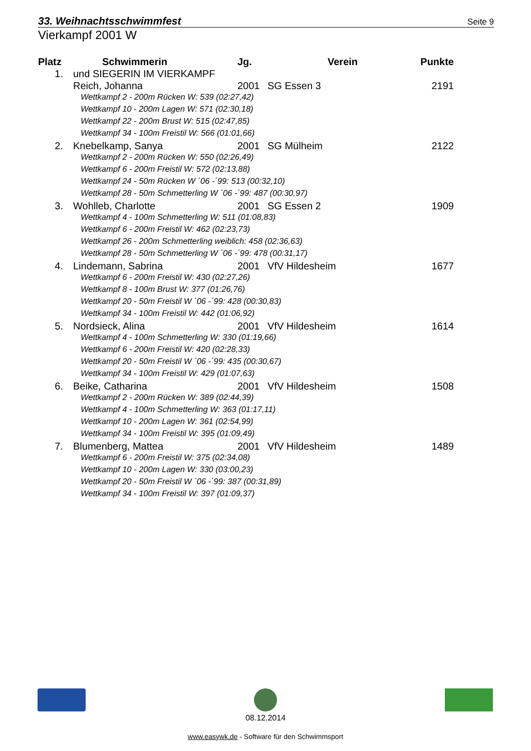33. Weihnachtsschwimmfest Seite 9
Vierkampf 2001 W
| Platz | Schwimmerin | Jg. | Verein | Punkte |
| --- | --- | --- | --- | --- |
| 1. | und SIEGERIN IM VIERKAMPF | | | |
| | Reich, Johanna | 2001 | SG Essen 3 | 2191 |
| | Wettkampf 2 - 200m Rücken W: 539 (02:27,42) | | | |
| | Wettkampf 10 - 200m Lagen W: 571 (02:30,18) | | | |
| | Wettkampf 22 - 200m Brust W: 515 (02:47,85) | | | |
| | Wettkampf 34 - 100m Freistil W: 566 (01:01,66) | | | |
| 2. | Knebelkamp, Sanya | 2001 | SG Mülheim | 2122 |
| | Wettkampf 2 - 200m Rücken W: 550 (02:26,49) | | | |
| | Wettkampf 6 - 200m Freistil W: 572 (02:13,88) | | | |
| | Wettkampf 24 - 50m Rücken W ´06 -´99: 513 (00:32,10) | | | |
| | Wettkampf 28 - 50m Schmetterling W ´06 -´99: 487 (00:30,97) | | | |
| 3. | Wohlleb, Charlotte | 2001 | SG Essen 2 | 1909 |
| | Wettkampf 4 - 100m Schmetterling W: 511 (01:08,83) | | | |
| | Wettkampf 6 - 200m Freistil W: 462 (02:23,73) | | | |
| | Wettkampf 26 - 200m Schmetterling weiblich: 458 (02:36,63) | | | |
| | Wettkampf 28 - 50m Schmetterling W ´06 -´99: 478 (00:31,17) | | | |
| 4. | Lindemann, Sabrina | 2001 | VfV Hildesheim | 1677 |
| | Wettkampf 6 - 200m Freistil W: 430 (02:27,26) | | | |
| | Wettkampf 8 - 100m Brust W: 377 (01:26,76) | | | |
| | Wettkampf 20 - 50m Freistil W ´06 -´99: 428 (00:30,83) | | | |
| | Wettkampf 34 - 100m Freistil W: 442 (01:06,92) | | | |
| 5. | Nordsieck, Alina | 2001 | VfV Hildesheim | 1614 |
| | Wettkampf 4 - 100m Schmetterling W: 330 (01:19,66) | | | |
| | Wettkampf 6 - 200m Freistil W: 420 (02:28,33) | | | |
| | Wettkampf 20 - 50m Freistil W ´06 -´99: 435 (00:30,67) | | | |
| | Wettkampf 34 - 100m Freistil W: 429 (01:07,63) | | | |
| 6. | Beike, Catharina | 2001 | VfV Hildesheim | 1508 |
| | Wettkampf 2 - 200m Rücken W: 389 (02:44,39) | | | |
| | Wettkampf 4 - 100m Schmetterling W: 363 (01:17,11) | | | |
| | Wettkampf 10 - 200m Lagen W: 361 (02:54,99) | | | |
| | Wettkampf 34 - 100m Freistil W: 395 (01:09,49) | | | |
| 7. | Blumenberg, Mattea | 2001 | VfV Hildesheim | 1489 |
| | Wettkampf 6 - 200m Freistil W: 375 (02:34,08) | | | |
| | Wettkampf 10 - 200m Lagen W: 330 (03:00,23) | | | |
| | Wettkampf 20 - 50m Freistil W ´06 -´99: 387 (00:31,89) | | | |
| | Wettkampf 34 - 100m Freistil W: 397 (01:09,37) | | | |
08.12.2014
www.easywk.de - Software für den Schwimmsport